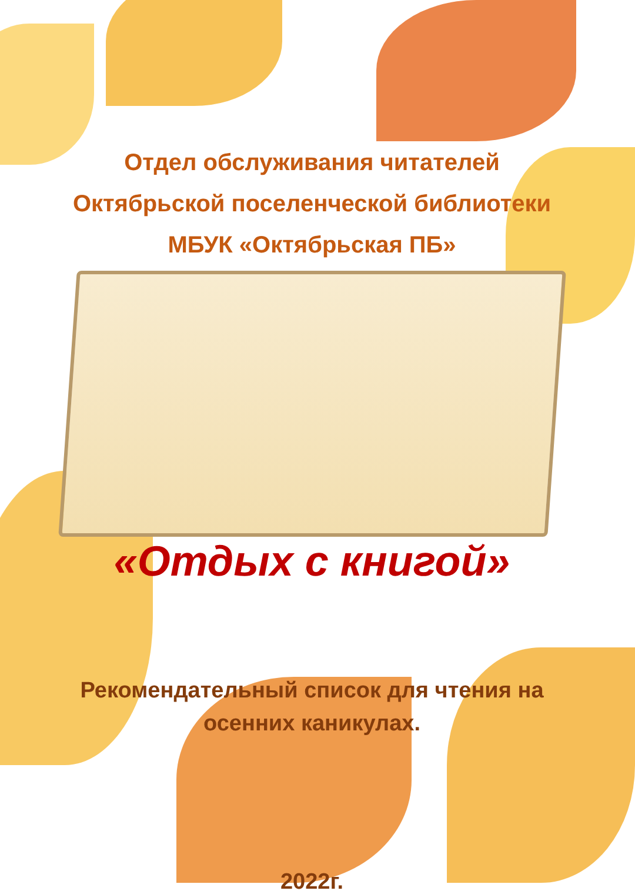Отдел обслуживания читателей
Октябрьской поселенческой библиотеки
МБУК «Октябрьская ПБ»
«Отдых с книгой»
Рекомендательный список для чтения на
осенних каникулах.
2022г.